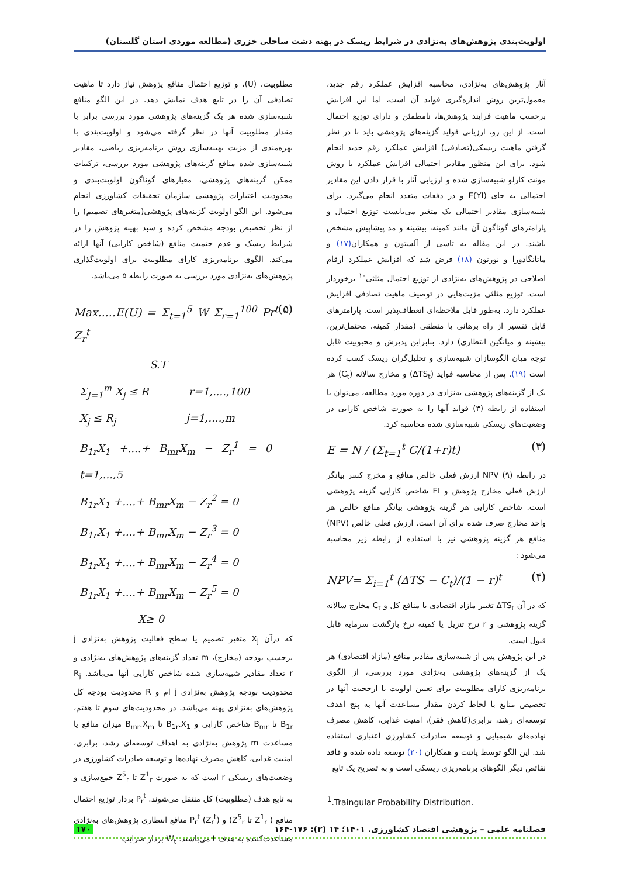اولویت‌بندی پژوهش‌های به‌نژادی در شرایط ریسک در پهنه دشت ساحلی خزری (مطالعه موردی استان گلستان)
آثار پژوهش‌های به‌نژادی، محاسبه افزایش عملکرد رقم جدید، معمول‌ترین روش اندازه‌گیری فواید آن است، اما این افزایش برحسب ماهیت فرایند پژوهش‌ها، نامطمئن و دارای توزیع احتمال است. از این رو، ارزیابی فواید گزینه‌های پژوهشی باید با در نظر گرفتن ماهیت ریسکی(تصادفی) افزایش عملکرد رقم جدید انجام شود. برای این منظور مقادیر احتمالی افزایش عملکرد با روش مونت کارلو شبیه‌سازی شده و ارزیابی آثار با قرار دادن این مقادیر احتمالی به جای E(YI) و در دفعات متعدد انجام می‌گیرد. برای شبیه‌سازی مقادیر احتمالی یک متغیر می‌بایست توزیع احتمال و پارامترهای گوناگون آن مانند کمینه، بیشینه و مد پیشاپیش مشخص باشند. در این مقاله به تاسی از آلستون و همکاران(۱۷) و ماتانگادورا و نورتون (۱۸) فرض شد که افزایش عملکرد ارقام اصلاحی در پژوهش‌های به‌نژادی از توزیع احتمال مثلثی<sup>۱۰</sup> برخوردار است. توزیع مثلثی مزیت‌هایی در توصیف ماهیت تصادفی افزایش عملکرد دارد. به‌طور قابل ملاحظه‌ای انعطاف‌پذیر است. پارامترهای قابل تفسیر از راه برهانی یا منطقی (مقدار کمینه، محتمل‌ترین، بیشینه و میانگین انتظاری) دارد. بنابراین پذیرش و محبوبیت قابل توجه میان الگوسازان شبیه‌سازی و تحلیل‌گران ریسک کسب کرده است (۱۹). پس از محاسبه فواید (ΔTS<sub>t</sub>) و مخارج سالانه (C<sub>t</sub>) هر یک از گزینه‌های پژوهشی به‌نژادی در دوره مورد مطالعه، می‌توان با استفاده از رابطه (۳) فواید آنها را به صورت شاخص کارایی در وضعیت‌های ریسکی شبیه‌سازی شده محاسبه کرد.
E = N / (Σ<sub>t=1</sub><sup>t</sup> C/(1+r)t) (۳)
در رابطه (۹) NPV ارزش فعلی خالص منافع و مخرج کسر بیانگر ارزش فعلی مخارج پژوهش و EI شاخص کارایی گزینه پژوهشی است. شاخص کارایی هر گزینه پژوهشی بیانگر منافع خالص هر واحد مخارج صرف شده برای آن است. ارزش فعلی خالص (NPV) منافع هر گزینه پژوهشی نیز با استفاده از رابطه زیر محاسبه می‌شود :
NPV= Σ<sub>i=1</sub><sup>t</sup> (ΔTS − C<sub>t</sub>)/(1 − r)<sup>t</sup> (۴)
که در آن ΔTS<sub>t</sub> تغییر مازاد اقتصادی یا منافع کل و C<sub>t</sub> مخارج سالانه گزینه پژوهشی و r نرخ تنزیل یا کمینه نرخ بازگشت سرمایه قابل قبول است.
در این پژوهش پس از شبیه‌سازی مقادیر منافع (مازاد اقتصادی) هر یک از گزینه‌های پژوهشی به‌نژادی مورد بررسی، از الگوی برنامه‌ریزی کارای مطلوبیت برای تعیین اولویت یا ارجحیت آنها در تخصیص منابع با لحاظ کردن مقدار مساعدت آنها به پنج اهدف توسعه‌ای رشد، برابری(کاهش فقر)، امنیت غذایی، کاهش مصرف نهاده‌های شیمیایی و توسعه صادرات کشاورزی اعتباری استفاده شد. این الگو توسط پاتنت و همکاران (۲۰) توسعه داده شده و فاقد نقائص دیگر الگوهای برنامه‌ریزی ریسکی است و به تصریح یک تابع
مطلوبیت، (U)، و توزیع احتمال منافع پژوهش نیاز دارد تا ماهیت تصادفی آن را در تابع هدف نمایش دهد. در این الگو منافع شبیه‌سازی شده هر یک گزینه‌های پژوهشی مورد بررسی برابر با مقدار مطلوبیت آنها در نظر گرفته می‌شود و اولویت‌بندی با بهره‌مندی از مزیت بهینه‌سازی روش برنامه‌ریزی ریاضی، مقادیر شبیه‌سازی شده منافع گزینه‌های پژوهشی مورد بررسی، ترکیبات ممکن گزینه‌های پژوهشی، معیارهای گوناگون اولویت‌بندی و محدودیت اعتبارات پژوهشی سازمان تحقیقات کشاورزی انجام می‌شود. این الگو اولویت گزینه‌های پژوهشی(متغیرهای تصمیم) را از نظر تخصیص بودجه مشخص کرده و سبد بهینه پژوهش را در شرایط ریسک و عدم حتمیت منافع (شاخص کارایی) آنها ارائه می‌کند. الگوی برنامه‌ریزی کارای مطلوبیت برای اولویت‌گذاری پژوهش‌های به‌نژادی مورد بررسی به صورت رابطه ۵ می‌باشد.
Max.....E(U) = Σ<sub>t=1</sub><sup>5</sup> W Σ<sub>r=1</sub><sup>100</sup> Pr<sup>t</sup> Z<sub>r</sub><sup>t</sup> (۵)
S.T
Σ<sub>J=1</sub><sup>m</sup> X<sub>j</sub> ≤ R r=1,....,100
X<sub>j</sub> ≤ R<sub>j</sub> j=1,....,m
B<sub>1r</sub>X<sub>1</sub> +....+ B<sub>mr</sub>X<sub>m</sub> − Z<sub>r</sub><sup>1</sup> = 0 t=1,...,5
B<sub>1r</sub>X<sub>1</sub> +....+ B<sub>mr</sub>X<sub>m</sub> − Z<sub>r</sub><sup>2</sup> = 0
B<sub>1r</sub>X<sub>1</sub> +....+ B<sub>mr</sub>X<sub>m</sub> − Z<sub>r</sub><sup>3</sup> = 0
B<sub>1r</sub>X<sub>1</sub> +....+ B<sub>mr</sub>X<sub>m</sub> − Z<sub>r</sub><sup>4</sup> = 0
B<sub>1r</sub>X<sub>1</sub> +....+ B<sub>mr</sub>X<sub>m</sub> − Z<sub>r</sub><sup>5</sup> = 0
X≥ 0
که درآن X<sub>j</sub> متغیر تصمیم یا سطح فعالیت پژوهش به‌نژادی j برحسب بودجه (مخارج)، m تعداد گزینه‌های پژوهش‌های به‌نژادی و r تعداد مقادیر شبیه‌سازی شده شاخص کارایی آنها می‌باشد. R<sub>j</sub> محدودیت بودجه پژوهش به‌نژادی j ام و R محدودیت بودجه کل پژوهش‌های به‌نژادی پهنه می‌باشد. در محدودیت‌های سوم تا هفتم، B<sub>1r</sub> تا B<sub>mr</sub> شاخص کارایی و B<sub>1r</sub>.X<sub>1</sub> تا B<sub>mr</sub>.X<sub>m</sub> میزان منافع یا مساعدت m پژوهش به‌نژادی به اهداف توسعه‌ای رشد، برابری، امنیت غذایی، کاهش مصرف نهاده‌ها و توسعه صادرات کشاورزی در وضعیت‌های ریسکی r است که به صورت Z<sup>1</sup><sub>r</sub> تا Z<sup>5</sup><sub>r</sub> جمع‌سازی و به تابع هدف (مطلوبیت) کل منتقل می‌شوند. P<sub>r</sub><sup>t</sup> بردار توزیع احتمال منافع ( Z<sup>1</sup><sub>r</sub> تا Z<sup>5</sup><sub>r</sub>) و (Z<sub>r</sub><sup>t</sup>) P<sub>r</sub><sup>t</sup> منافع انتظاری پژوهش‌های به‌نژادی مساعدت‌کننده به هدف t می‌باشند. W<sub>t</sub> بردار ضرایب
<sup>1</sup>.Traingular Probability Distribution.
فصلنامه علمی – پژوهشی اقتصاد کشاورزی. ۱۴۰۱؛ ۱۴ (۲): ۱۷۶-۱۶۴ ۱۷۰